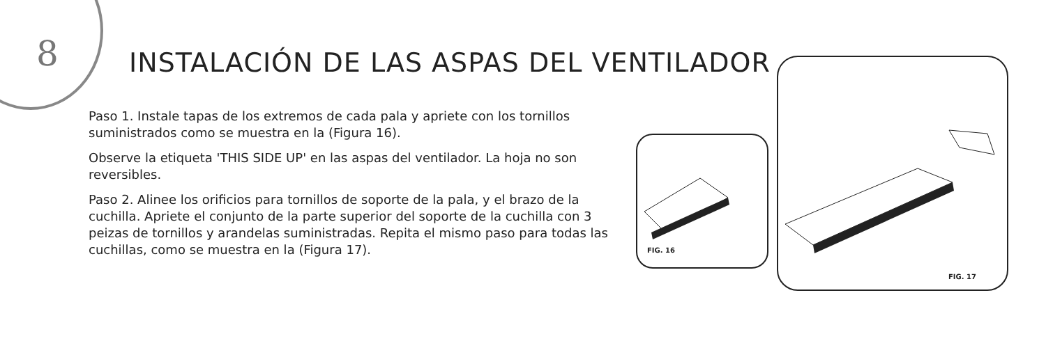8
INSTALACIÓN DE LAS ASPAS DEL VENTILADOR
Paso 1. Instale tapas de los extremos de cada pala y apriete con los tornillos suministrados como se muestra en la (Figura 16).
Observe la etiqueta 'THIS SIDE UP' en las aspas del ventilador. La hoja no son reversibles.
Paso 2. Alinee los orificios para tornillos de soporte de la pala, y el brazo de la cuchilla. Apriete el conjunto de la parte superior del soporte de la cuchilla con 3 peizas de tornillos y arandelas suministradas. Repita el mismo paso para todas las cuchillas, como se muestra en la (Figura 17).
FIG. 16
FIG. 17